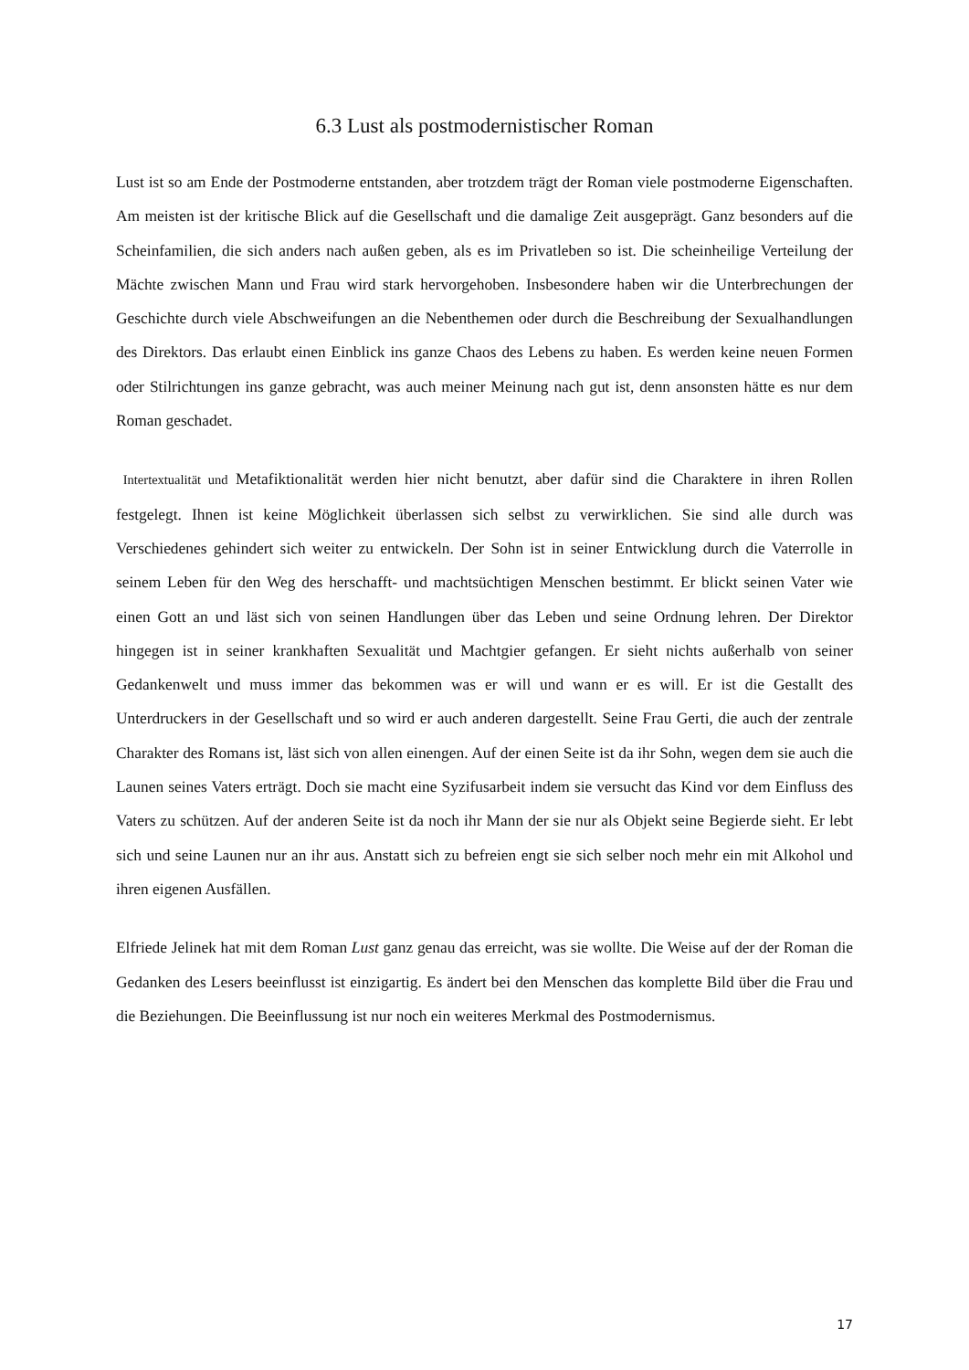6.3 Lust als postmodernistischer Roman
Lust ist so am Ende der Postmoderne entstanden, aber trotzdem trägt der Roman viele postmoderne Eigenschaften. Am meisten ist der kritische Blick auf die Gesellschaft und die damalige Zeit ausgeprägt. Ganz besonders auf die Scheinfamilien, die sich anders nach außen geben, als es im Privatleben so ist. Die scheinheilige Verteilung der Mächte zwischen Mann und Frau wird stark hervorgehoben. Insbesondere haben wir die Unterbrechungen der Geschichte durch viele Abschweifungen an die Nebenthemen oder durch die Beschreibung der Sexualhandlungen des Direktors. Das erlaubt einen Einblick ins ganze Chaos des Lebens zu haben. Es werden keine neuen Formen oder Stilrichtungen ins ganze gebracht, was auch meiner Meinung nach gut ist, denn ansonsten hätte es nur dem Roman geschadet.
Intertextualität und Metafiktionalität werden hier nicht benutzt, aber dafür sind die Charaktere in ihren Rollen festgelegt. Ihnen ist keine Möglichkeit überlassen sich selbst zu verwirklichen. Sie sind alle durch was Verschiedenes gehindert sich weiter zu entwickeln. Der Sohn ist in seiner Entwicklung durch die Vaterrolle in seinem Leben für den Weg des herschafft- und machtsüchtigen Menschen bestimmt. Er blickt seinen Vater wie einen Gott an und läst sich von seinen Handlungen über das Leben und seine Ordnung lehren. Der Direktor hingegen ist in seiner krankhaften Sexualität und Machtgier gefangen. Er sieht nichts außerhalb von seiner Gedankenwelt und muss immer das bekommen was er will und wann er es will. Er ist die Gestallt des Unterdruckers in der Gesellschaft und so wird er auch anderen dargestellt. Seine Frau Gerti, die auch der zentrale Charakter des Romans ist, läst sich von allen einengen. Auf der einen Seite ist da ihr Sohn, wegen dem sie auch die Launen seines Vaters erträgt. Doch sie macht eine Syzifusarbeit indem sie versucht das Kind vor dem Einfluss des Vaters zu schützen. Auf der anderen Seite ist da noch ihr Mann der sie nur als Objekt seine Begierde sieht. Er lebt sich und seine Launen nur an ihr aus. Anstatt sich zu befreien engt sie sich selber noch mehr ein mit Alkohol und ihren eigenen Ausfällen.
Elfriede Jelinek hat mit dem Roman Lust ganz genau das erreicht, was sie wollte. Die Weise auf der der Roman die Gedanken des Lesers beeinflusst ist einzigartig. Es ändert bei den Menschen das komplette Bild über die Frau und die Beziehungen. Die Beeinflussung ist nur noch ein weiteres Merkmal des Postmodernismus.
17